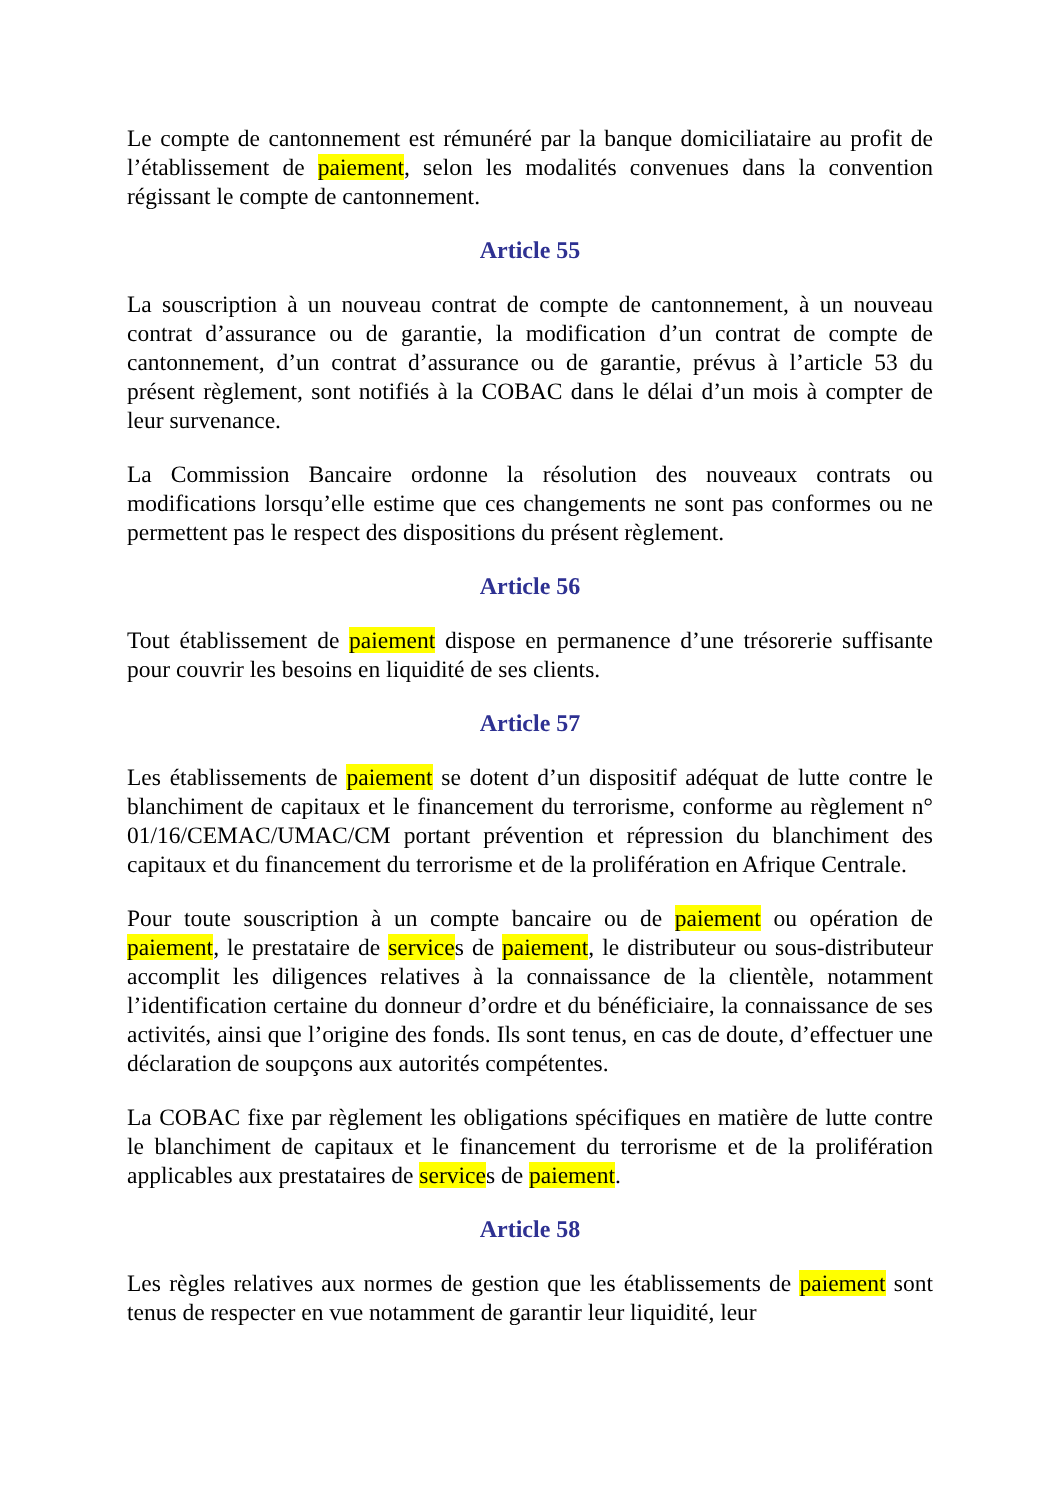Le compte de cantonnement est rémunéré par la banque domiciliataire au profit de l’établissement de paiement, selon les modalités convenues dans la convention régissant le compte de cantonnement.
Article 55
La souscription à un nouveau contrat de compte de cantonnement, à un nouveau contrat d’assurance ou de garantie, la modification d’un contrat de compte de cantonnement, d’un contrat d’assurance ou de garantie, prévus à l’article 53 du présent règlement, sont notifiés à la COBAC dans le délai d’un mois à compter de leur survenance.
La Commission Bancaire ordonne la résolution des nouveaux contrats ou modifications lorsqu’elle estime que ces changements ne sont pas conformes ou ne permettent pas le respect des dispositions du présent règlement.
Article 56
Tout établissement de paiement dispose en permanence d’une trésorerie suffisante pour couvrir les besoins en liquidité de ses clients.
Article 57
Les établissements de paiement se dotent d’un dispositif adéquat de lutte contre le blanchiment de capitaux et le financement du terrorisme, conforme au règlement n° 01/16/CEMAC/UMAC/CM portant prévention et répression du blanchiment des capitaux et du financement du terrorisme et de la prolifération en Afrique Centrale.
Pour toute souscription à un compte bancaire ou de paiement ou opération de paiement, le prestataire de services de paiement, le distributeur ou sous-distributeur accomplit les diligences relatives à la connaissance de la clientèle, notamment l’identification certaine du donneur d’ordre et du bénéficiaire, la connaissance de ses activités, ainsi que l’origine des fonds. Ils sont tenus, en cas de doute, d’effectuer une déclaration de soupçons aux autorités compétentes.
La COBAC fixe par règlement les obligations spécifiques en matière de lutte contre le blanchiment de capitaux et le financement du terrorisme et de la prolifération applicables aux prestataires de services de paiement.
Article 58
Les règles relatives aux normes de gestion que les établissements de paiement sont tenus de respecter en vue notamment de garantir leur liquidité, leur